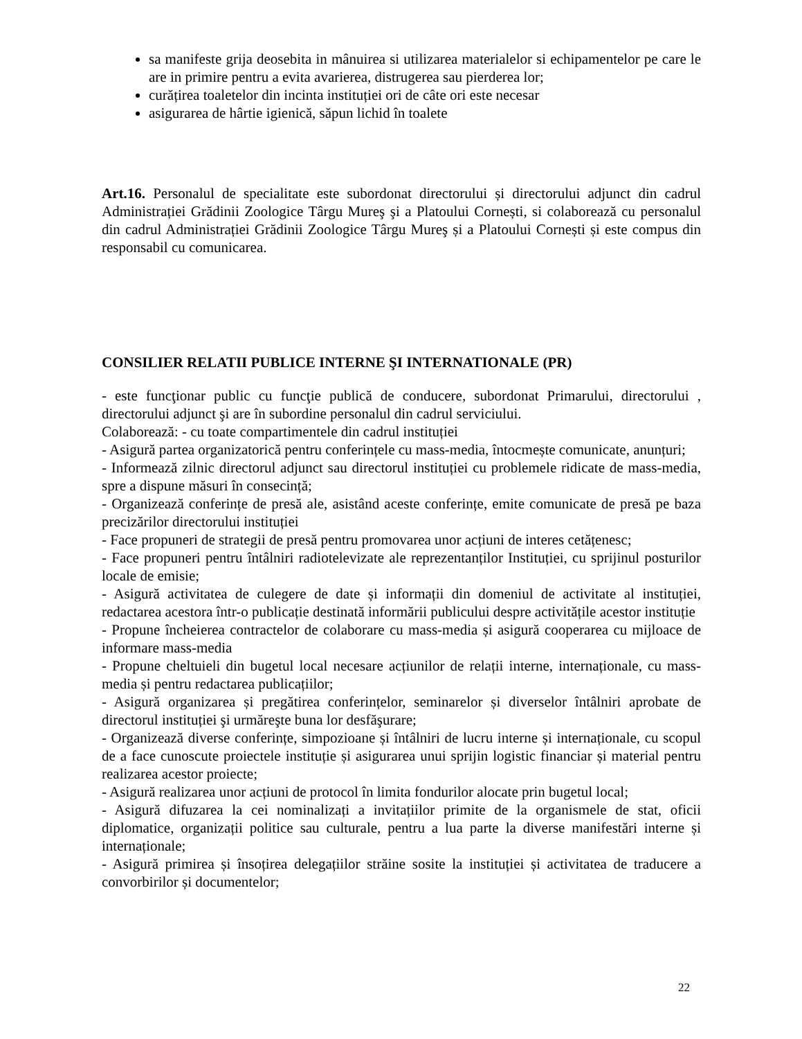sa manifeste grija deosebita in mânuirea si utilizarea materialelor si echipamentelor pe care le are in primire pentru a evita avarierea, distrugerea sau pierderea lor;
curățirea toaletelor din incinta instituției ori de câte ori este necesar
asigurarea de hârtie igienică, săpun lichid în toalete
Art.16. Personalul de specialitate este subordonat directorului și directorului adjunct din cadrul Administrației Grădinii Zoologice Târgu Mureş şi a Platoului Cornești, si colaborează cu personalul din cadrul Administrației Grădinii Zoologice Târgu Mureş și a Platoului Cornești și este compus din responsabil cu comunicarea.
CONSILIER RELATII PUBLICE INTERNE ŞI INTERNATIONALE (PR)
- este funcţionar public cu funcţie publică de conducere, subordonat Primarului, directorului , directorului adjunct şi are în subordine personalul din cadrul serviciului.
Colaborează: - cu toate compartimentele din cadrul instituției
- Asigură partea organizatorică pentru conferințele cu mass-media, întocmește comunicate, anunțuri;
- Informează zilnic directorul adjunct sau directorul instituției cu problemele ridicate de mass-media, spre a dispune măsuri în consecință;
- Organizează conferințe de presă ale, asistând aceste conferințe, emite comunicate de presă pe baza precizărilor directorului instituției
- Face propuneri de strategii de presă pentru promovarea unor acțiuni de interes cetățenesc;
- Face propuneri pentru întâlniri radiotelevizate ale reprezentanților Instituției, cu sprijinul posturilor locale de emisie;
- Asigură activitatea de culegere de date și informații din domeniul de activitate al instituției, redactarea acestora într-o publicație destinată informării publicului despre activitățile acestor instituție
- Propune încheierea contractelor de colaborare cu mass-media și asigură cooperarea cu mijloace de informare mass-media
- Propune cheltuieli din bugetul local necesare acțiunilor de relații interne, internaționale, cu mass-media și pentru redactarea publicațiilor;
- Asigură organizarea și pregătirea conferințelor, seminarelor și diverselor întâlniri aprobate de directorul instituției şi urmăreşte buna lor desfăşurare;
- Organizează diverse conferințe, simpozioane și întâlniri de lucru interne și internaționale, cu scopul de a face cunoscute proiectele instituție și asigurarea unui sprijin logistic financiar și material pentru realizarea acestor proiecte;
- Asigură realizarea unor acțiuni de protocol în limita fondurilor alocate prin bugetul local;
- Asigură difuzarea la cei nominalizați a invitațiilor primite de la organismele de stat, oficii diplomatice, organizații politice sau culturale, pentru a lua parte la diverse manifestări interne și internaționale;
- Asigură primirea și însoțirea delegațiilor străine sosite la instituției și activitatea de traducere a convorbirilor și documentelor;
22